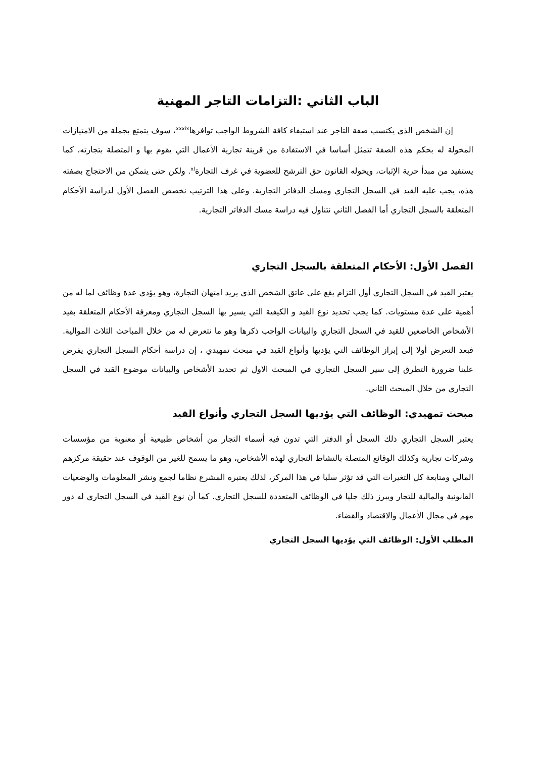الباب الثاني :التزامات التاجر المهنية
إن الشخص الذي يكتسب صفة التاجر عند استيفاء كافة الشروط الواجب توافرها<sup>xxxix</sup>، سوف يتمتع بجملة من الامتيازات المخولة له بحكم هذه الصفة تتمثل أساسا في الاستفادة من قرينة تجارية الأعمال التي يقوم بها و المتصلة بتجارته، كما يستفيد من مبدأ حرية الإثبات، ويخوله القانون حق الترشح للعضوية في غرف التجارة<sup>xl</sup>. ولكن حتى يتمكن من الاحتجاج بصفته هذه، يجب عليه القيد في السجل التجاري ومسك الدفاتر التجارية. وعلى هذا الترتيب نخصص الفصل الأول لدراسة الأحكام المتعلقة بالسجل التجاري أما الفصل الثاني نتناول فيه دراسة مسك الدفاتر التجارية.
الفصل الأول: الأحكام المتعلقة بالسجل التجاري
يعتبر القيد في السجل التجاري أول التزام يقع على عاتق الشخص الذي يريد امتهان التجارة، وهو يؤدي عدة وظائف لما له من أهمية على عدة مستويات. كما يجب تحديد نوع القيد و الكيفية التي يسير بها السجل التجاري ومعرفة الأحكام المتعلقة بقيد الأشخاص الخاضعين للقيد في السجل التجاري والبيانات الواجب ذكرها وهو ما نتعرض له من خلال المباحث الثلاث الموالية. فبعد التعرض أولا إلى إبراز الوظائف التي يؤديها وأنواع القيد في مبحث تمهيدي ، إن دراسة أحكام السجل التجاري يفرض علينا ضرورة التطرق إلى سير السجل التجاري في المبحث الاول ثم تحديد الأشخاص والبيانات موضوع القيد في السجل التجاري من خلال المبحث الثاني.
مبحث تمهيدي: الوظائف التي يؤديها السجل التجاري وأنواع القيد
يعتبر السجل التجاري ذلك السجل أو الدفتر التي تدون فيه أسماء التجار من أشخاص طبيعية أو معنوية من مؤسسات وشركات تجارية وكذلك الوقائع المتصلة بالنشاط التجاري لهذه الأشخاص، وهو ما يسمح للغير من الوقوف عند حقيقة مركزهم المالي ومتابعة كل التغيرات التي قد تؤثر سلبا في هذا المركز، لذلك يعتبره المشرع نظاما لجمع ونشر المعلومات والوضعيات القانونية والمالية للتجار ويبرز ذلك جليا في الوظائف المتعددة للسجل التجاري. كما أن نوع القيد في السجل التجاري له دور مهم في مجال الأعمال والاقتصاد والقضاء.
المطلب الأول: الوظائف التي يؤديها السجل التجاري